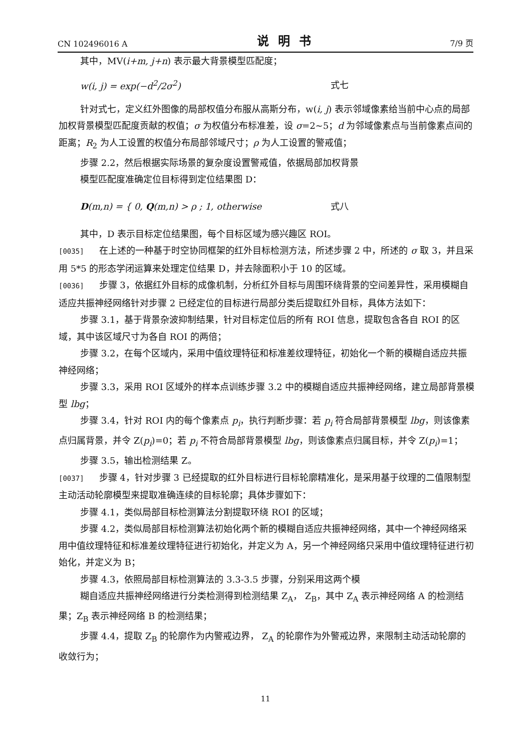CN 102496016 A 说明书 7/9 页
其中，MV(i+m, j+n) 表示最大背景模型匹配度；
w(i, j) = exp(−d<sup>2</sup>/2σ<sup>2</sup>) 式七
针对式七，定义红外图像的局部权值分布服从高斯分布，w(i, j) 表示邻域像素给当前中心点的局部加权背景模型匹配度贡献的权值；σ 为权值分布标准差，设 σ=2~5；d 为邻域像素点与当前像素点间的距离；R<sub>2</sub> 为人工设置的权值分布局部邻域尺寸；ρ 为人工设置的警戒值；
步骤 2.2，然后根据实际场景的复杂度设置警戒值，依据局部加权背景
模型匹配度准确定位目标得到定位结果图 D：
D(m,n) = { 0, Q(m,n) > ρ ; 1, otherwise 式八
其中，D 表示目标定位结果图，每个目标区域为感兴趣区 ROI。
[0035] 在上述的一种基于时空协同框架的红外目标检测方法，所述步骤 2 中，所述的 σ 取 3，并且采用 5*5 的形态学闭运算来处理定位结果 D，并去除面积小于 10 的区域。
[0036] 步骤 3，依据红外目标的成像机制，分析红外目标与周围环绕背景的空间差异性，采用模糊自适应共振神经网络针对步骤 2 已经定位的目标进行局部分类后提取红外目标，具体方法如下：
步骤 3.1，基于背景杂波抑制结果，针对目标定位后的所有 ROI 信息，提取包含各自 ROI 的区域，其中该区域尺寸为各自 ROI 的两倍；
步骤 3.2，在每个区域内，采用中值纹理特征和标准差纹理特征，初始化一个新的模糊自适应共振神经网络；
步骤 3.3，采用 ROI 区域外的样本点训练步骤 3.2 中的模糊自适应共振神经网络，建立局部背景模型 lbg；
步骤 3.4，针对 ROI 内的每个像素点 p<sub>i</sub>，执行判断步骤：若 p<sub>i</sub> 符合局部背景模型 lbg，则该像素点归属背景，并令 Z(p<sub>i</sub>)=0；若 p<sub>i</sub> 不符合局部背景模型 lbg，则该像素点归属目标，并令 Z(p<sub>i</sub>)=1；
步骤 3.5，输出检测结果 Z。
[0037] 步骤 4，针对步骤 3 已经提取的红外目标进行目标轮廓精准化，是采用基于纹理的二值限制型主动活动轮廓模型来提取准确连续的目标轮廓；具体步骤如下：
步骤 4.1，类似局部目标检测算法分割提取环绕 ROI 的区域；
步骤 4.2，类似局部目标检测算法初始化两个新的模糊自适应共振神经网络，其中一个神经网络采用中值纹理特征和标准差纹理特征进行初始化，并定义为 A，另一个神经网络只采用中值纹理特征进行初始化，并定义为 B；
步骤 4.3，依照局部目标检测算法的 3.3-3.5 步骤，分别采用这两个模
糊自适应共振神经网络进行分类检测得到检测结果 Z<sub>A</sub>， Z<sub>B</sub>，其中 Z<sub>A</sub> 表示神经网络 A 的检测结果；Z<sub>B</sub> 表示神经网络 B 的检测结果；
步骤 4.4，提取 Z<sub>B</sub> 的轮廓作为内警戒边界， Z<sub>A</sub> 的轮廓作为外警戒边界，来限制主动活动轮廓的收敛行为；
11